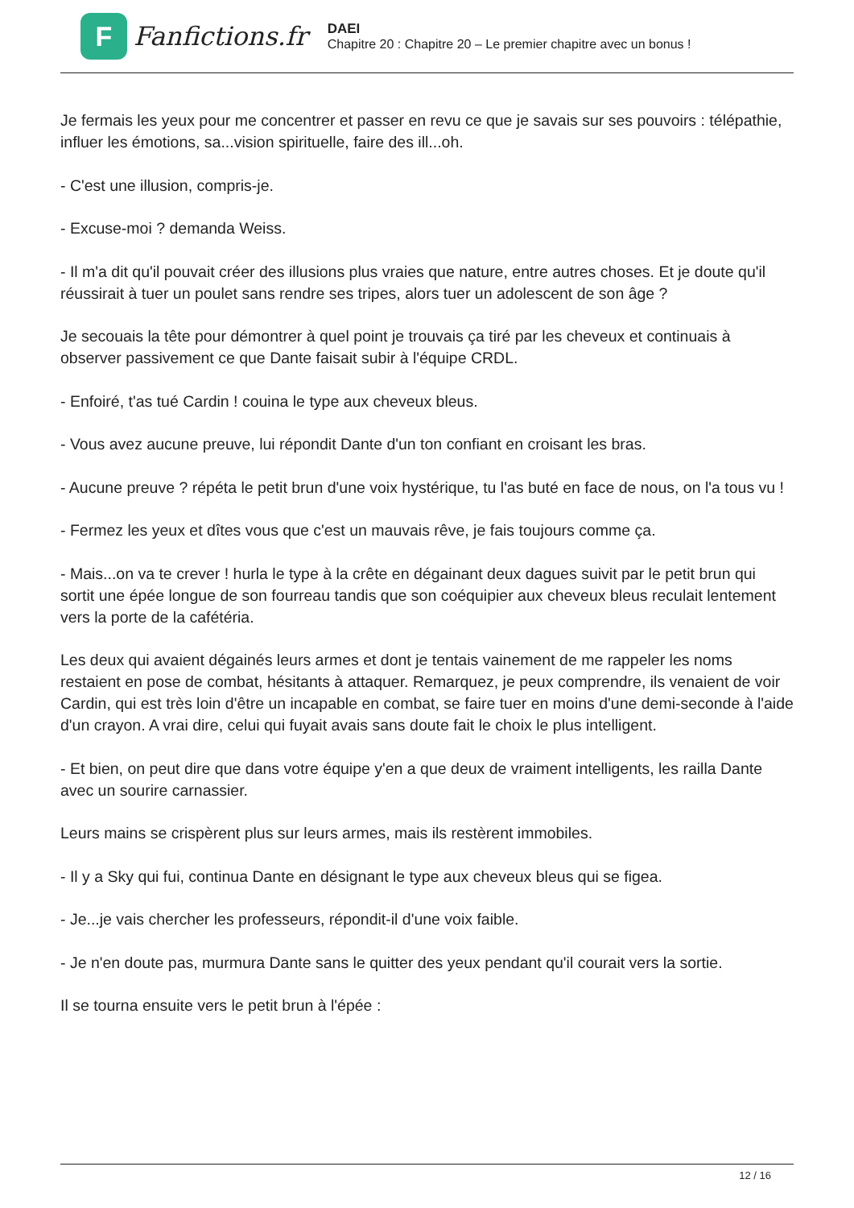F
Fanfictions.fr
DAEI
Chapitre 20 : Chapitre 20 – Le premier chapitre avec un bonus !
Je fermais les yeux pour me concentrer et passer en revu ce que je savais sur ses pouvoirs : télépathie, influer les émotions, sa...vision spirituelle, faire des ill...oh.
- C'est une illusion, compris-je.
- Excuse-moi ? demanda Weiss.
- Il m'a dit qu'il pouvait créer des illusions plus vraies que nature, entre autres choses. Et je doute qu'il réussirait à tuer un poulet sans rendre ses tripes, alors tuer un adolescent de son âge ?
Je secouais la tête pour démontrer à quel point je trouvais ça tiré par les cheveux et continuais à observer passivement ce que Dante faisait subir à l'équipe CRDL.
- Enfoiré, t'as tué Cardin ! couina le type aux cheveux bleus.
- Vous avez aucune preuve, lui répondit Dante d'un ton confiant en croisant les bras.
- Aucune preuve ? répéta le petit brun d'une voix hystérique, tu l'as buté en face de nous, on l'a tous vu !
- Fermez les yeux et dîtes vous que c'est un mauvais rêve, je fais toujours comme ça.
- Mais...on va te crever ! hurla le type à la crête en dégainant deux dagues suivit par le petit brun qui sortit une épée longue de son fourreau tandis que son coéquipier aux cheveux bleus reculait lentement vers la porte de la cafétéria.
Les deux qui avaient dégainés leurs armes et dont je tentais vainement de me rappeler les noms restaient en pose de combat, hésitants à attaquer. Remarquez, je peux comprendre, ils venaient de voir Cardin, qui est très loin d'être un incapable en combat, se faire tuer en moins d'une demi-seconde à l'aide d'un crayon. A vrai dire, celui qui fuyait avais sans doute fait le choix le plus intelligent.
- Et bien, on peut dire que dans votre équipe y'en a que deux de vraiment intelligents, les railla Dante avec un sourire carnassier.
Leurs mains se crispèrent plus sur leurs armes, mais ils restèrent immobiles.
- Il y a Sky qui fui, continua Dante en désignant le type aux cheveux bleus qui se figea.
- Je...je vais chercher les professeurs, répondit-il d'une voix faible.
- Je n'en doute pas, murmura Dante sans le quitter des yeux pendant qu'il courait vers la sortie.
Il se tourna ensuite vers le petit brun à l'épée :
12 / 16